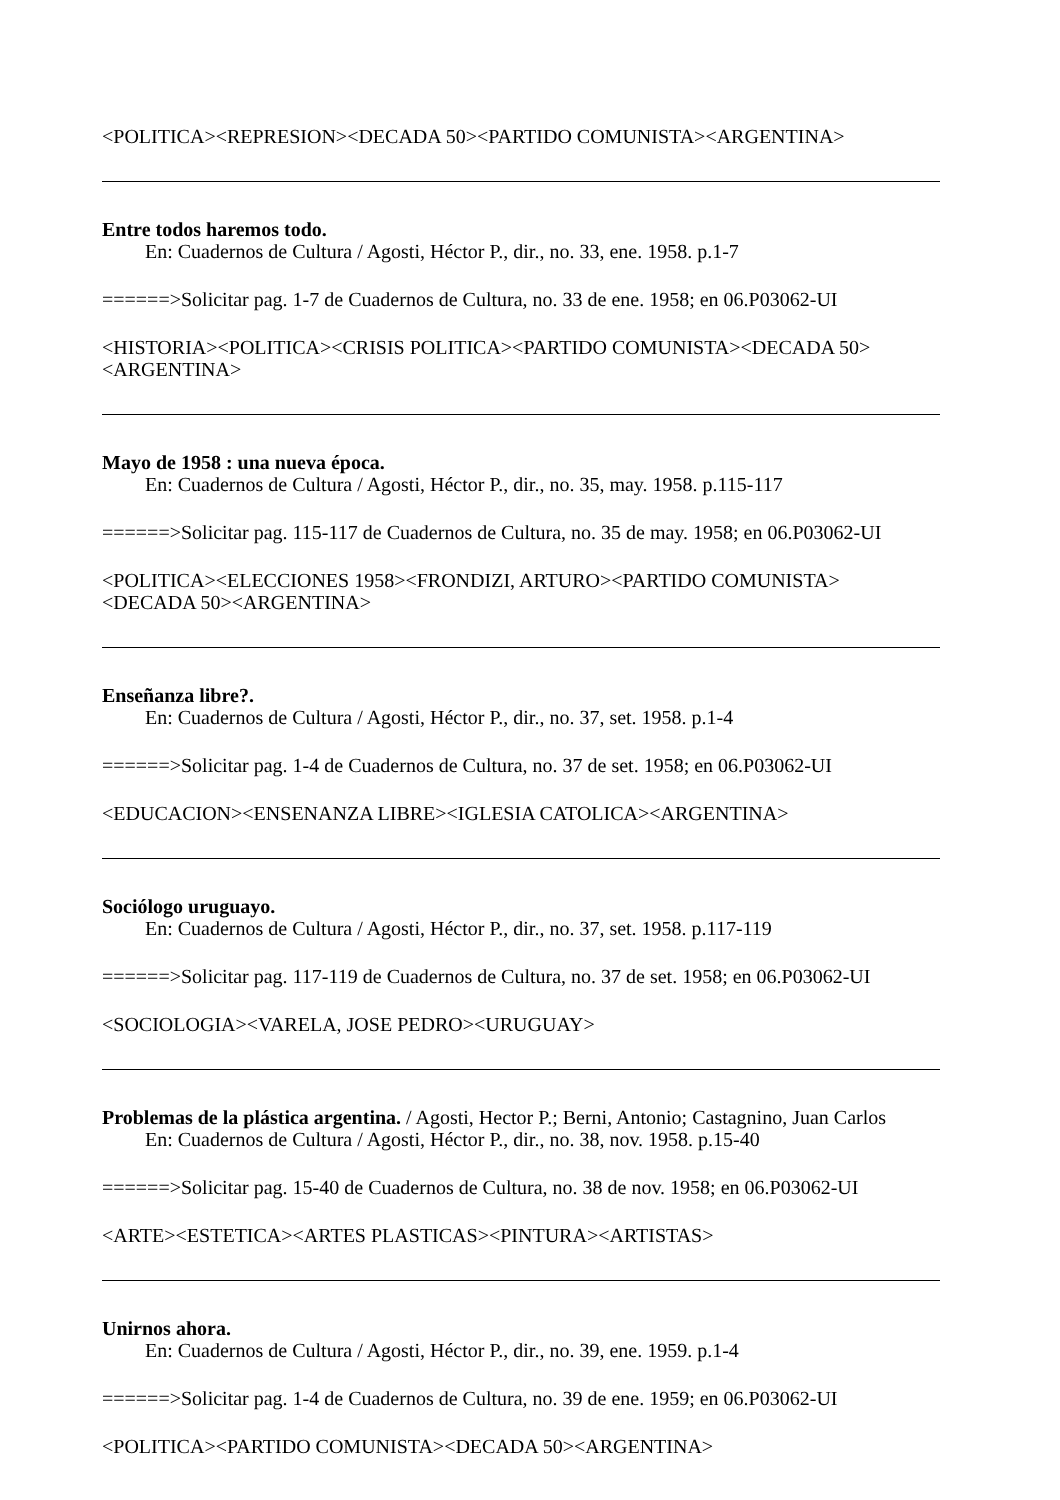<POLITICA><REPRESION><DECADA 50><PARTIDO COMUNISTA><ARGENTINA>
Entre todos haremos todo.
En: Cuadernos de Cultura / Agosti, Héctor P., dir., no. 33, ene. 1958. p.1-7
======>Solicitar pag. 1-7 de Cuadernos de Cultura, no. 33 de ene. 1958; en 06.P03062-UI
<HISTORIA><POLITICA><CRISIS POLITICA><PARTIDO COMUNISTA><DECADA 50>
<ARGENTINA>
Mayo de 1958 : una nueva época.
En: Cuadernos de Cultura / Agosti, Héctor P., dir., no. 35, may. 1958. p.115-117
======>Solicitar pag. 115-117 de Cuadernos de Cultura, no. 35 de may. 1958; en 06.P03062-UI
<POLITICA><ELECCIONES 1958><FRONDIZI, ARTURO><PARTIDO COMUNISTA>
<DECADA 50><ARGENTINA>
Enseñanza libre?.
En: Cuadernos de Cultura / Agosti, Héctor P., dir., no. 37, set. 1958. p.1-4
======>Solicitar pag. 1-4 de Cuadernos de Cultura, no. 37 de set. 1958; en 06.P03062-UI
<EDUCACION><ENSENANZA LIBRE><IGLESIA CATOLICA><ARGENTINA>
Sociólogo uruguayo.
En: Cuadernos de Cultura / Agosti, Héctor P., dir., no. 37, set. 1958. p.117-119
======>Solicitar pag. 117-119 de Cuadernos de Cultura, no. 37 de set. 1958; en 06.P03062-UI
<SOCIOLOGIA><VARELA, JOSE PEDRO><URUGUAY>
Problemas de la plástica argentina. / Agosti, Hector P.; Berni, Antonio; Castagnino, Juan Carlos
En: Cuadernos de Cultura / Agosti, Héctor P., dir., no. 38, nov. 1958. p.15-40
======>Solicitar pag. 15-40 de Cuadernos de Cultura, no. 38 de nov. 1958; en 06.P03062-UI
<ARTE><ESTETICA><ARTES PLASTICAS><PINTURA><ARTISTAS>
Unirnos ahora.
En: Cuadernos de Cultura / Agosti, Héctor P., dir., no. 39, ene. 1959. p.1-4
======>Solicitar pag. 1-4 de Cuadernos de Cultura, no. 39 de ene. 1959; en 06.P03062-UI
<POLITICA><PARTIDO COMUNISTA><DECADA 50><ARGENTINA>